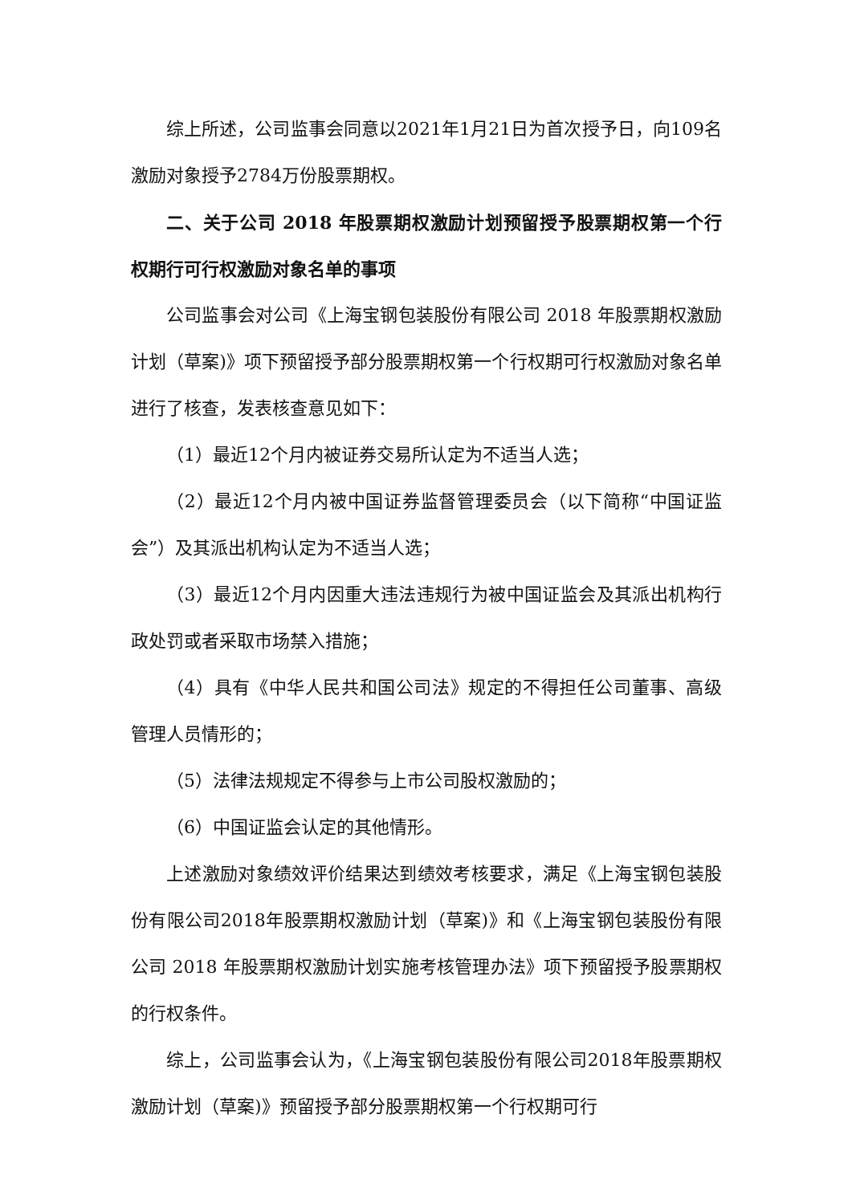综上所述，公司监事会同意以2021年1月21日为首次授予日，向109名激励对象授予2784万份股票期权。
二、关于公司 2018 年股票期权激励计划预留授予股票期权第一个行权期行可行权激励对象名单的事项
公司监事会对公司《上海宝钢包装股份有限公司 2018 年股票期权激励计划（草案)》项下预留授予部分股票期权第一个行权期可行权激励对象名单进行了核查，发表核查意见如下：
（1）最近12个月内被证券交易所认定为不适当人选；
（2）最近12个月内被中国证券监督管理委员会（以下简称“中国证监会”）及其派出机构认定为不适当人选；
（3）最近12个月内因重大违法违规行为被中国证监会及其派出机构行政处罚或者采取市场禁入措施；
（4）具有《中华人民共和国公司法》规定的不得担任公司董事、高级管理人员情形的；
（5）法律法规规定不得参与上市公司股权激励的；
（6）中国证监会认定的其他情形。
上述激励对象绩效评价结果达到绩效考核要求，满足《上海宝钢包装股份有限公司2018年股票期权激励计划（草案)》和《上海宝钢包装股份有限公司 2018 年股票期权激励计划实施考核管理办法》项下预留授予股票期权的行权条件。
综上，公司监事会认为，《上海宝钢包装股份有限公司2018年股票期权激励计划（草案)》预留授予部分股票期权第一个行权期可行